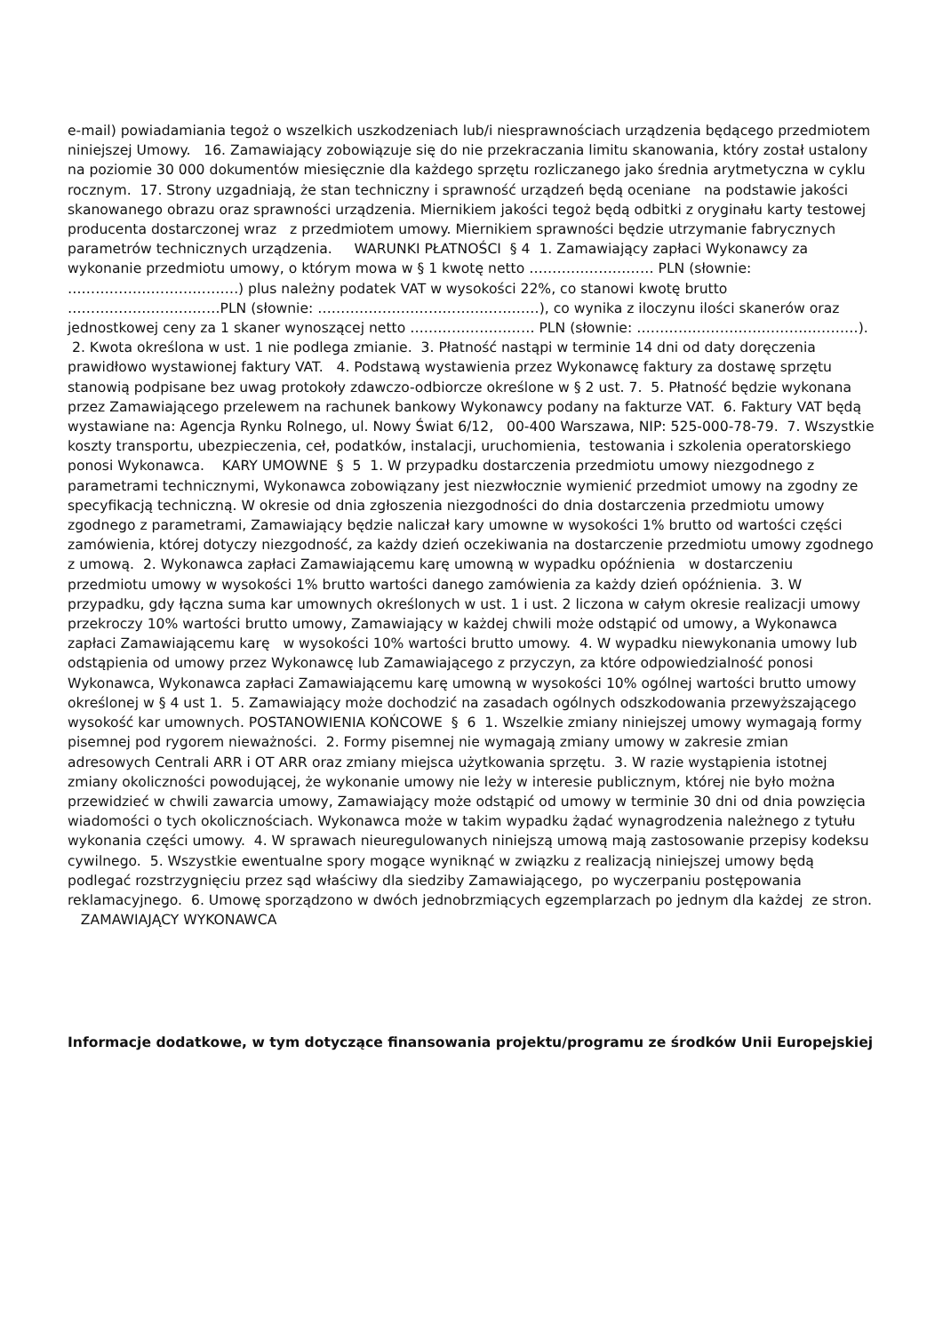e-mail) powiadamiania tegoż o wszelkich uszkodzeniach lub/i niesprawnościach urządzenia będącego przedmiotem niniejszej Umowy. 16. Zamawiający zobowiązuje się do nie przekraczania limitu skanowania, który został ustalony na poziomie 30 000 dokumentów miesięcznie dla każdego sprzętu rozliczanego jako średnia arytmetyczna w cyklu rocznym. 17. Strony uzgadniają, że stan techniczny i sprawność urządzeń będą oceniane na podstawie jakości skanowanego obrazu oraz sprawności urządzenia. Miernikiem jakości tegoż będą odbitki z oryginału karty testowej producenta dostarczonej wraz z przedmiotem umowy. Miernikiem sprawności będzie utrzymanie fabrycznych parametrów technicznych urządzenia. WARUNKI PŁATNOŚCI § 4 1. Zamawiający zapłaci Wykonawcy za wykonanie przedmiotu umowy, o którym mowa w § 1 kwotę netto ……………………… PLN (słownie: ……………………………….) plus należny podatek VAT w wysokości 22%, co stanowi kwotę brutto ……………………………PLN (słownie: …………………………………………), co wynika z iloczynu ilości skanerów oraz jednostkowej ceny za 1 skaner wynoszącej netto ……………………… PLN (słownie: …………………………………………). 2. Kwota określona w ust. 1 nie podlega zmianie. 3. Płatność nastąpi w terminie 14 dni od daty doręczenia prawidłowo wystawionej faktury VAT. 4. Podstawą wystawienia przez Wykonawcę faktury za dostawę sprzętu stanowią podpisane bez uwag protokoły zdawczo-odbiorcze określone w § 2 ust. 7. 5. Płatność będzie wykonana przez Zamawiającego przelewem na rachunek bankowy Wykonawcy podany na fakturze VAT. 6. Faktury VAT będą wystawiane na: Agencja Rynku Rolnego, ul. Nowy Świat 6/12, 00-400 Warszawa, NIP: 525-000-78-79. 7. Wszystkie koszty transportu, ubezpieczenia, ceł, podatków, instalacji, uruchomienia, testowania i szkolenia operatorskiego ponosi Wykonawca. KARY UMOWNE § 5 1. W przypadku dostarczenia przedmiotu umowy niezgodnego z parametrami technicznymi, Wykonawca zobowiązany jest niezwłocznie wymienić przedmiot umowy na zgodny ze specyfikacją techniczną. W okresie od dnia zgłoszenia niezgodności do dnia dostarczenia przedmiotu umowy zgodnego z parametrami, Zamawiający będzie naliczał kary umowne w wysokości 1% brutto od wartości części zamówienia, której dotyczy niezgodność, za każdy dzień oczekiwania na dostarczenie przedmiotu umowy zgodnego z umową. 2. Wykonawca zapłaci Zamawiającemu karę umowną w wypadku opóźnienia w dostarczeniu przedmiotu umowy w wysokości 1% brutto wartości danego zamówienia za każdy dzień opóźnienia. 3. W przypadku, gdy łączna suma kar umownych określonych w ust. 1 i ust. 2 liczona w całym okresie realizacji umowy przekroczy 10% wartości brutto umowy, Zamawiający w każdej chwili może odstąpić od umowy, a Wykonawca zapłaci Zamawiającemu karę w wysokości 10% wartości brutto umowy. 4. W wypadku niewykonania umowy lub odstąpienia od umowy przez Wykonawcę lub Zamawiającego z przyczyn, za które odpowiedzialność ponosi Wykonawca, Wykonawca zapłaci Zamawiającemu karę umowną w wysokości 10% ogólnej wartości brutto umowy określonej w § 4 ust 1. 5. Zamawiający może dochodzić na zasadach ogólnych odszkodowania przewyższającego wysokość kar umownych. POSTANOWIENIA KOŃCOWE § 6 1. Wszelkie zmiany niniejszej umowy wymagają formy pisemnej pod rygorem nieważności. 2. Formy pisemnej nie wymagają zmiany umowy w zakresie zmian adresowych Centrali ARR i OT ARR oraz zmiany miejsca użytkowania sprzętu. 3. W razie wystąpienia istotnej zmiany okoliczności powodującej, że wykonanie umowy nie leży w interesie publicznym, której nie było można przewidzieć w chwili zawarcia umowy, Zamawiający może odstąpić od umowy w terminie 30 dni od dnia powzięcia wiadomości o tych okolicznościach. Wykonawca może w takim wypadku żądać wynagrodzenia należnego z tytułu wykonania części umowy. 4. W sprawach nieuregulowanych niniejszą umową mają zastosowanie przepisy kodeksu cywilnego. 5. Wszystkie ewentualne spory mogące wyniknąć w związku z realizacją niniejszej umowy będą podlegać rozstrzygnięciu przez sąd właściwy dla siedziby Zamawiającego, po wyczerpaniu postępowania reklamacyjnego. 6. Umowę sporządzono w dwóch jednobrzmiących egzemplarzach po jednym dla każdej ze stron. ZAMAWIAJĄCY WYKONAWCA
Informacje dodatkowe, w tym dotyczące finansowania projektu/programu ze środków Unii Europejskiej